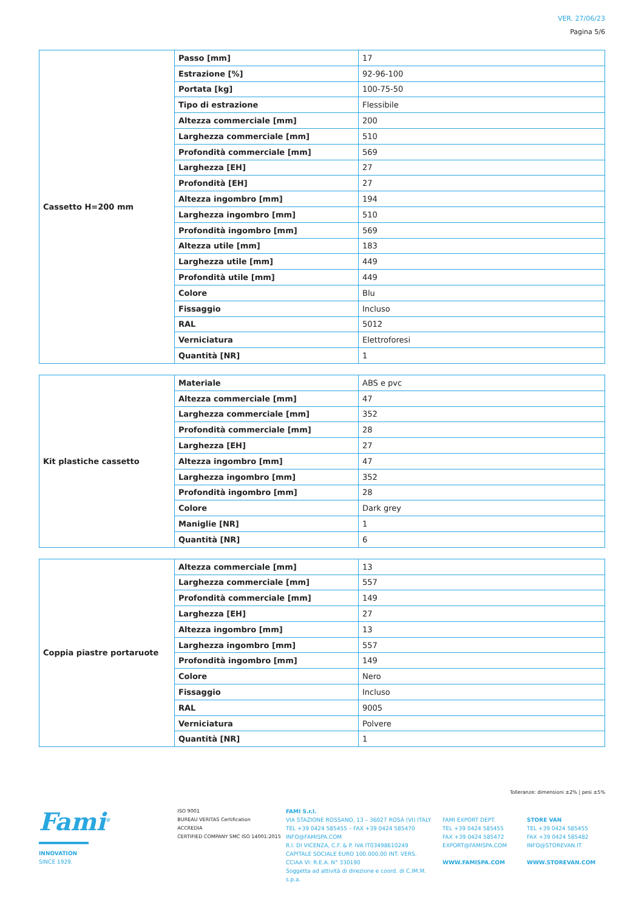VER. 27/06/23
Pagina 5/6
| Cassetto H=200 mm | Passo [mm] | 17 |
| | Estrazione [%] | 92-96-100 |
| | Portata [kg] | 100-75-50 |
| | Tipo di estrazione | Flessibile |
| | Altezza commerciale [mm] | 200 |
| | Larghezza commerciale [mm] | 510 |
| | Profondità commerciale [mm] | 569 |
| | Larghezza [EH] | 27 |
| | Profondità [EH] | 27 |
| | Altezza ingombro [mm] | 194 |
| | Larghezza ingombro [mm] | 510 |
| | Profondità ingombro [mm] | 569 |
| | Altezza utile [mm] | 183 |
| | Larghezza utile [mm] | 449 |
| | Profondità utile [mm] | 449 |
| | Colore | Blu |
| | Fissaggio | Incluso |
| | RAL | 5012 |
| | Verniciatura | Elettroforesi |
| | Quantità [NR] | 1 |
| Kit plastiche cassetto | Materiale | ABS e pvc |
| | Altezza commerciale [mm] | 47 |
| | Larghezza commerciale [mm] | 352 |
| | Profondità commerciale [mm] | 28 |
| | Larghezza [EH] | 27 |
| | Altezza ingombro [mm] | 47 |
| | Larghezza ingombro [mm] | 352 |
| | Profondità ingombro [mm] | 28 |
| | Colore | Dark grey |
| | Maniglie [NR] | 1 |
| | Quantità [NR] | 6 |
| Coppia piastre portaruote | Altezza commerciale [mm] | 13 |
| | Larghezza commerciale [mm] | 557 |
| | Profondità commerciale [mm] | 149 |
| | Larghezza [EH] | 27 |
| | Altezza ingombro [mm] | 13 |
| | Larghezza ingombro [mm] | 557 |
| | Profondità ingombro [mm] | 149 |
| | Colore | Nero |
| | Fissaggio | Incluso |
| | RAL | 9005 |
| | Verniciatura | Polvere |
| | Quantità [NR] | 1 |
Tolleranze: dimensioni ±2% | pesi ±5%
Fami<sup>®</sup>
INNOVATION
SINCE 1929.
ISO 9001
BUREAU VERITAS Certification
ACCREDIA
CERTIFIED COMPANY SMC ISO 14001:2015
FAMI S.r.l.
VIA STAZIONE ROSSANO, 13 – 36027 ROSÀ (VI) ITALY
TEL +39 0424 585455 – FAX +39 0424 585470
INFO@FAMISPA.COM
R.I. DI VICENZA, C.F. & P. IVA IT03498610249
CAPITALE SOCIALE EURO 100.000,00 INT. VERS.
CCIAA VI: R.E.A. N° 330190
Soggetta ad attività di direzione e coord. di C.IM.M. s.p.a.
FAMI EXPORT DEPT.
TEL +39 0424 585455
FAX +39 0424 585472
EXPORT@FAMISPA.COM
WWW.FAMISPA.COM
STORE VAN
TEL +39 0424 585455
FAX +39 0424 585482
INFO@STOREVAN.IT
WWW.STOREVAN.COM